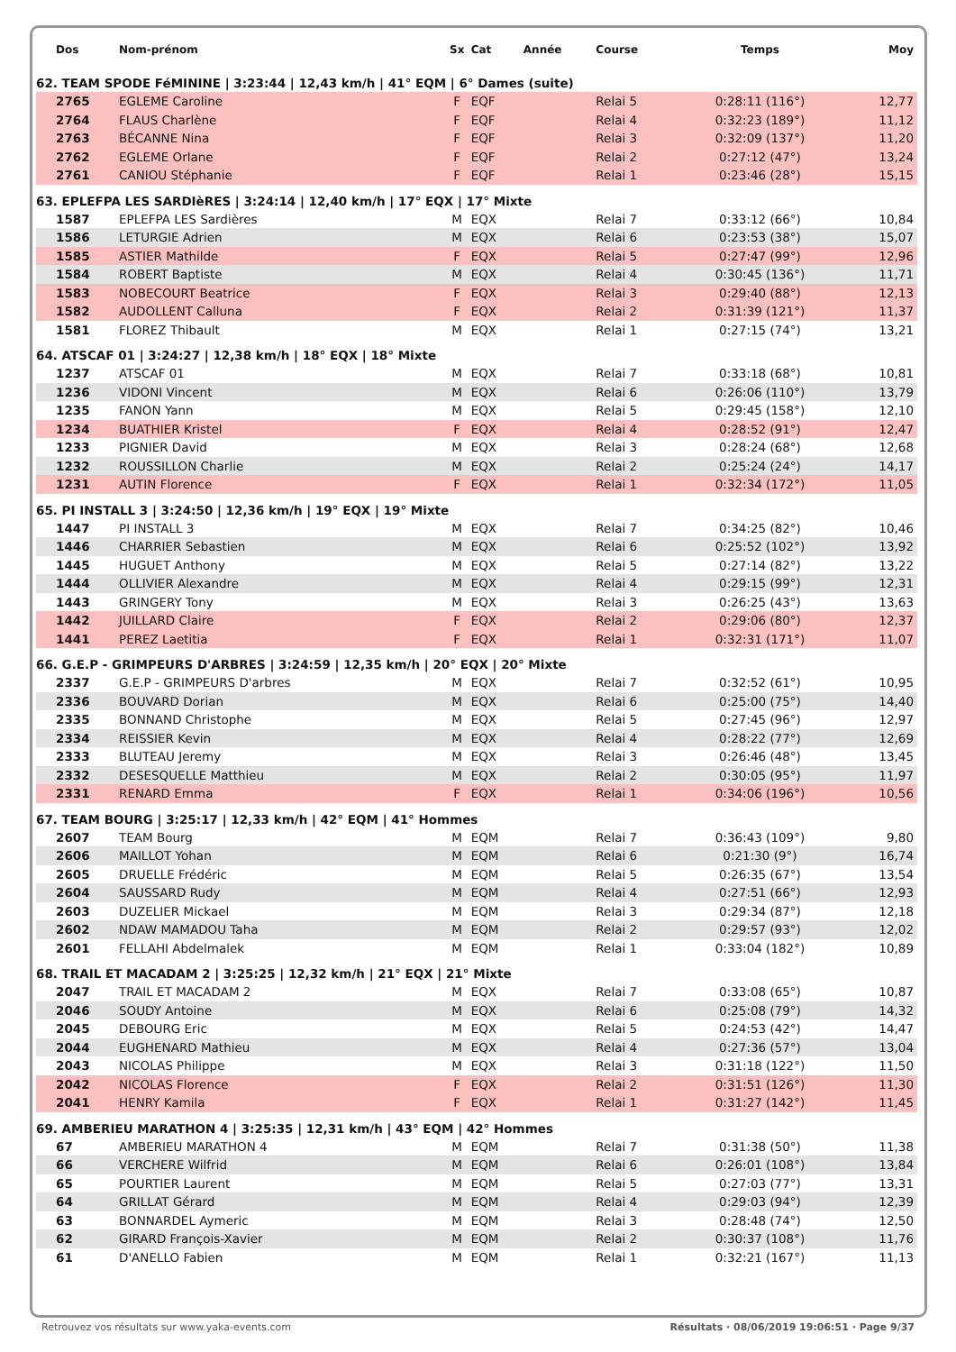| Dos | Nom-prénom | Sx | Cat | Année | Course | Temps | Moy |
| --- | --- | --- | --- | --- | --- | --- | --- |
| 62. TEAM SPODE FéMININE / 3:23:44 / 12,43 km/h / 41° EQM / 6° Dames (suite) | | | | | | | |
| 2765 | EGLEME Caroline | F | EQF | | Relai 5 | 0:28:11 (116°) | 12,77 |
| 2764 | FLAUS Charlène | F | EQF | | Relai 4 | 0:32:23 (189°) | 11,12 |
| 2763 | BÉCANNE Nina | F | EQF | | Relai 3 | 0:32:09 (137°) | 11,20 |
| 2762 | EGLEME Orlane | F | EQF | | Relai 2 | 0:27:12 (47°) | 13,24 |
| 2761 | CANIOU Stéphanie | F | EQF | | Relai 1 | 0:23:46 (28°) | 15,15 |
| 63. EPLEFPA LES SARDIèRES / 3:24:14 / 12,40 km/h / 17° EQX / 17° Mixte | | | | | | | |
| 1587 | EPLEFPA LES Sardières | M | EQX | | Relai 7 | 0:33:12 (66°) | 10,84 |
| 1586 | LETURGIE Adrien | M | EQX | | Relai 6 | 0:23:53 (38°) | 15,07 |
| 1585 | ASTIER Mathilde | F | EQX | | Relai 5 | 0:27:47 (99°) | 12,96 |
| 1584 | ROBERT Baptiste | M | EQX | | Relai 4 | 0:30:45 (136°) | 11,71 |
| 1583 | NOBECOURT Beatrice | F | EQX | | Relai 3 | 0:29:40 (88°) | 12,13 |
| 1582 | AUDOLLENT Calluna | F | EQX | | Relai 2 | 0:31:39 (121°) | 11,37 |
| 1581 | FLOREZ Thibault | M | EQX | | Relai 1 | 0:27:15 (74°) | 13,21 |
| 64. ATSCAF 01 / 3:24:27 / 12,38 km/h / 18° EQX / 18° Mixte | | | | | | | |
| 1237 | ATSCAF 01 | M | EQX | | Relai 7 | 0:33:18 (68°) | 10,81 |
| 1236 | VIDONI Vincent | M | EQX | | Relai 6 | 0:26:06 (110°) | 13,79 |
| 1235 | FANON Yann | M | EQX | | Relai 5 | 0:29:45 (158°) | 12,10 |
| 1234 | BUATHIER Kristel | F | EQX | | Relai 4 | 0:28:52 (91°) | 12,47 |
| 1233 | PIGNIER David | M | EQX | | Relai 3 | 0:28:24 (68°) | 12,68 |
| 1232 | ROUSSILLON Charlie | M | EQX | | Relai 2 | 0:25:24 (24°) | 14,17 |
| 1231 | AUTIN Florence | F | EQX | | Relai 1 | 0:32:34 (172°) | 11,05 |
| 65. PI INSTALL 3 / 3:24:50 / 12,36 km/h / 19° EQX / 19° Mixte | | | | | | | |
| 1447 | PI INSTALL 3 | M | EQX | | Relai 7 | 0:34:25 (82°) | 10,46 |
| 1446 | CHARRIER Sebastien | M | EQX | | Relai 6 | 0:25:52 (102°) | 13,92 |
| 1445 | HUGUET Anthony | M | EQX | | Relai 5 | 0:27:14 (82°) | 13,22 |
| 1444 | OLLIVIER Alexandre | M | EQX | | Relai 4 | 0:29:15 (99°) | 12,31 |
| 1443 | GRINGERY Tony | M | EQX | | Relai 3 | 0:26:25 (43°) | 13,63 |
| 1442 | JUILLARD Claire | F | EQX | | Relai 2 | 0:29:06 (80°) | 12,37 |
| 1441 | PEREZ Laetitia | F | EQX | | Relai 1 | 0:32:31 (171°) | 11,07 |
| 66. G.E.P - GRIMPEURS D'ARBRES / 3:24:59 / 12,35 km/h / 20° EQX / 20° Mixte | | | | | | | |
| 2337 | G.E.P - GRIMPEURS D'arbres | M | EQX | | Relai 7 | 0:32:52 (61°) | 10,95 |
| 2336 | BOUVARD Dorian | M | EQX | | Relai 6 | 0:25:00 (75°) | 14,40 |
| 2335 | BONNAND Christophe | M | EQX | | Relai 5 | 0:27:45 (96°) | 12,97 |
| 2334 | REISSIER Kevin | M | EQX | | Relai 4 | 0:28:22 (77°) | 12,69 |
| 2333 | BLUTEAU Jeremy | M | EQX | | Relai 3 | 0:26:46 (48°) | 13,45 |
| 2332 | DESESQUELLE Matthieu | M | EQX | | Relai 2 | 0:30:05 (95°) | 11,97 |
| 2331 | RENARD Emma | F | EQX | | Relai 1 | 0:34:06 (196°) | 10,56 |
| 67. TEAM BOURG / 3:25:17 / 12,33 km/h / 42° EQM / 41° Hommes | | | | | | | |
| 2607 | TEAM Bourg | M | EQM | | Relai 7 | 0:36:43 (109°) | 9,80 |
| 2606 | MAILLOT Yohan | M | EQM | | Relai 6 | 0:21:30 (9°) | 16,74 |
| 2605 | DRUELLE Frédéric | M | EQM | | Relai 5 | 0:26:35 (67°) | 13,54 |
| 2604 | SAUSSARD Rudy | M | EQM | | Relai 4 | 0:27:51 (66°) | 12,93 |
| 2603 | DUZELIER Mickael | M | EQM | | Relai 3 | 0:29:34 (87°) | 12,18 |
| 2602 | NDAW MAMADOU Taha | M | EQM | | Relai 2 | 0:29:57 (93°) | 12,02 |
| 2601 | FELLAHI Abdelmalek | M | EQM | | Relai 1 | 0:33:04 (182°) | 10,89 |
| 68. TRAIL ET MACADAM 2 / 3:25:25 / 12,32 km/h / 21° EQX / 21° Mixte | | | | | | | |
| 2047 | TRAIL ET MACADAM 2 | M | EQX | | Relai 7 | 0:33:08 (65°) | 10,87 |
| 2046 | SOUDY Antoine | M | EQX | | Relai 6 | 0:25:08 (79°) | 14,32 |
| 2045 | DEBOURG Eric | M | EQX | | Relai 5 | 0:24:53 (42°) | 14,47 |
| 2044 | EUGHENARD Mathieu | M | EQX | | Relai 4 | 0:27:36 (57°) | 13,04 |
| 2043 | NICOLAS Philippe | M | EQX | | Relai 3 | 0:31:18 (122°) | 11,50 |
| 2042 | NICOLAS Florence | F | EQX | | Relai 2 | 0:31:51 (126°) | 11,30 |
| 2041 | HENRY Kamila | F | EQX | | Relai 1 | 0:31:27 (142°) | 11,45 |
| 69. AMBERIEU MARATHON 4 / 3:25:35 / 12,31 km/h / 43° EQM / 42° Hommes | | | | | | | |
| 67 | AMBERIEU MARATHON 4 | M | EQM | | Relai 7 | 0:31:38 (50°) | 11,38 |
| 66 | VERCHERE Wilfrid | M | EQM | | Relai 6 | 0:26:01 (108°) | 13,84 |
| 65 | POURTIER Laurent | M | EQM | | Relai 5 | 0:27:03 (77°) | 13,31 |
| 64 | GRILLAT Gérard | M | EQM | | Relai 4 | 0:29:03 (94°) | 12,39 |
| 63 | BONNARDEL Aymeric | M | EQM | | Relai 3 | 0:28:48 (74°) | 12,50 |
| 62 | GIRARD François-Xavier | M | EQM | | Relai 2 | 0:30:37 (108°) | 11,76 |
| 61 | D'ANELLO Fabien | M | EQM | | Relai 1 | 0:32:21 (167°) | 11,13 |
Retrouvez vos résultats sur www.yaka-events.com Résultats · 08/06/2019 19:06:51 · Page 9/37